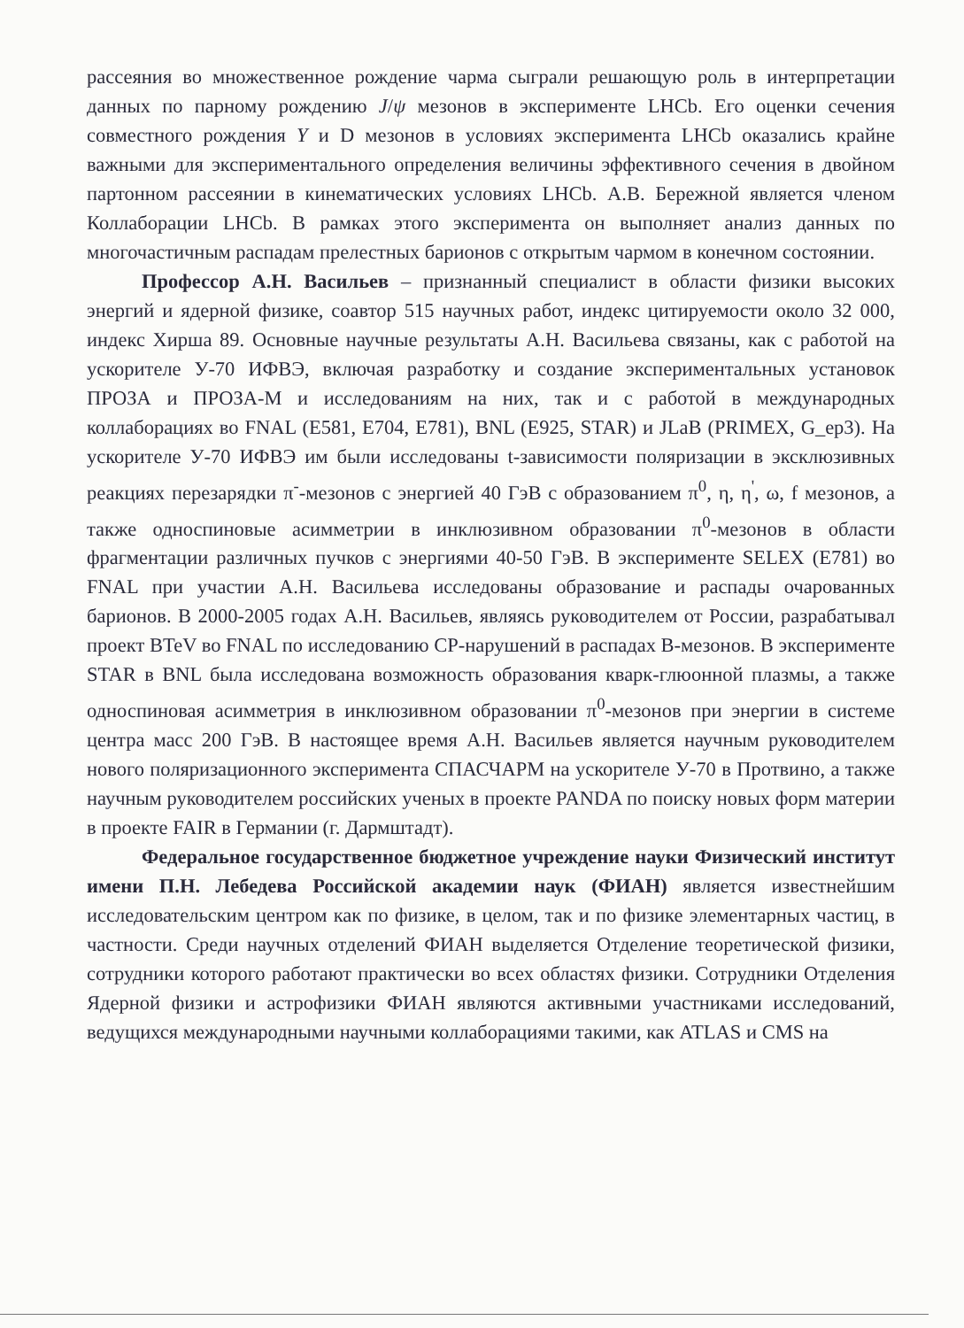рассеяния во множественное рождение чарма сыграли решающую роль в интерпретации данных по парному рождению J/ψ мезонов в эксперименте LHCb. Его оценки сечения совместного рождения Υ и D мезонов в условиях эксперимента LHCb оказались крайне важными для экспериментального определения величины эффективного сечения в двойном партонном рассеянии в кинематических условиях LHCb. А.В. Бережной является членом Коллаборации LHCb. В рамках этого эксперимента он выполняет анализ данных по многочастичным распадам прелестных барионов с открытым чармом в конечном состоянии.
Профессор А.Н. Васильев – признанный специалист в области физики высоких энергий и ядерной физике, соавтор 515 научных работ, индекс цитируемости около 32 000, индекс Хирша 89. Основные научные результаты А.Н. Васильева связаны, как с работой на ускорителе У-70 ИФВЭ, включая разработку и создание экспериментальных установок ПРОЗА и ПРОЗА-М и исследованиям на них, так и с работой в международных коллаборациях во FNAL (E581, E704, E781), BNL (E925, STAR) и JLaB (PRIMEX, G_ep3). На ускорителе У-70 ИФВЭ им были исследованы t-зависимости поляризации в эксклюзивных реакциях перезарядки π<sup>-</sup>-мезонов с энергией 40 ГэВ с образованием π<sup>0</sup>, η, η<sup>'</sup>, ω, f мезонов, а также односпиновые асимметрии в инклюзивном образовании π<sup>0</sup>-мезонов в области фрагментации различных пучков с энергиями 40-50 ГэВ. В эксперименте SELEX (E781) во FNAL при участии А.Н. Васильева исследованы образование и распады очарованных барионов. В 2000-2005 годах А.Н. Васильев, являясь руководителем от России, разрабатывал проект BTeV во FNAL по исследованию CP-нарушений в распадах B-мезонов. В эксперименте STAR в BNL была исследована возможность образования кварк-глюонной плазмы, а также односпиновая асимметрия в инклюзивном образовании π<sup>0</sup>-мезонов при энергии в системе центра масс 200 ГэВ. В настоящее время А.Н. Васильев является научным руководителем нового поляризационного эксперимента СПАСЧАРМ на ускорителе У-70 в Протвино, а также научным руководителем российских ученых в проекте PANDA по поиску новых форм материи в проекте FAIR в Германии (г. Дармштадт).
Федеральное государственное бюджетное учреждение науки Физический институт имени П.Н. Лебедева Российской академии наук (ФИАН) является известнейшим исследовательским центром как по физике, в целом, так и по физике элементарных частиц, в частности. Среди научных отделений ФИАН выделяется Отделение теоретической физики, сотрудники которого работают практически во всех областях физики. Сотрудники Отделения Ядерной физики и астрофизики ФИАН являются активными участниками исследований, ведущихся международными научными коллаборациями такими, как ATLAS и CMS на